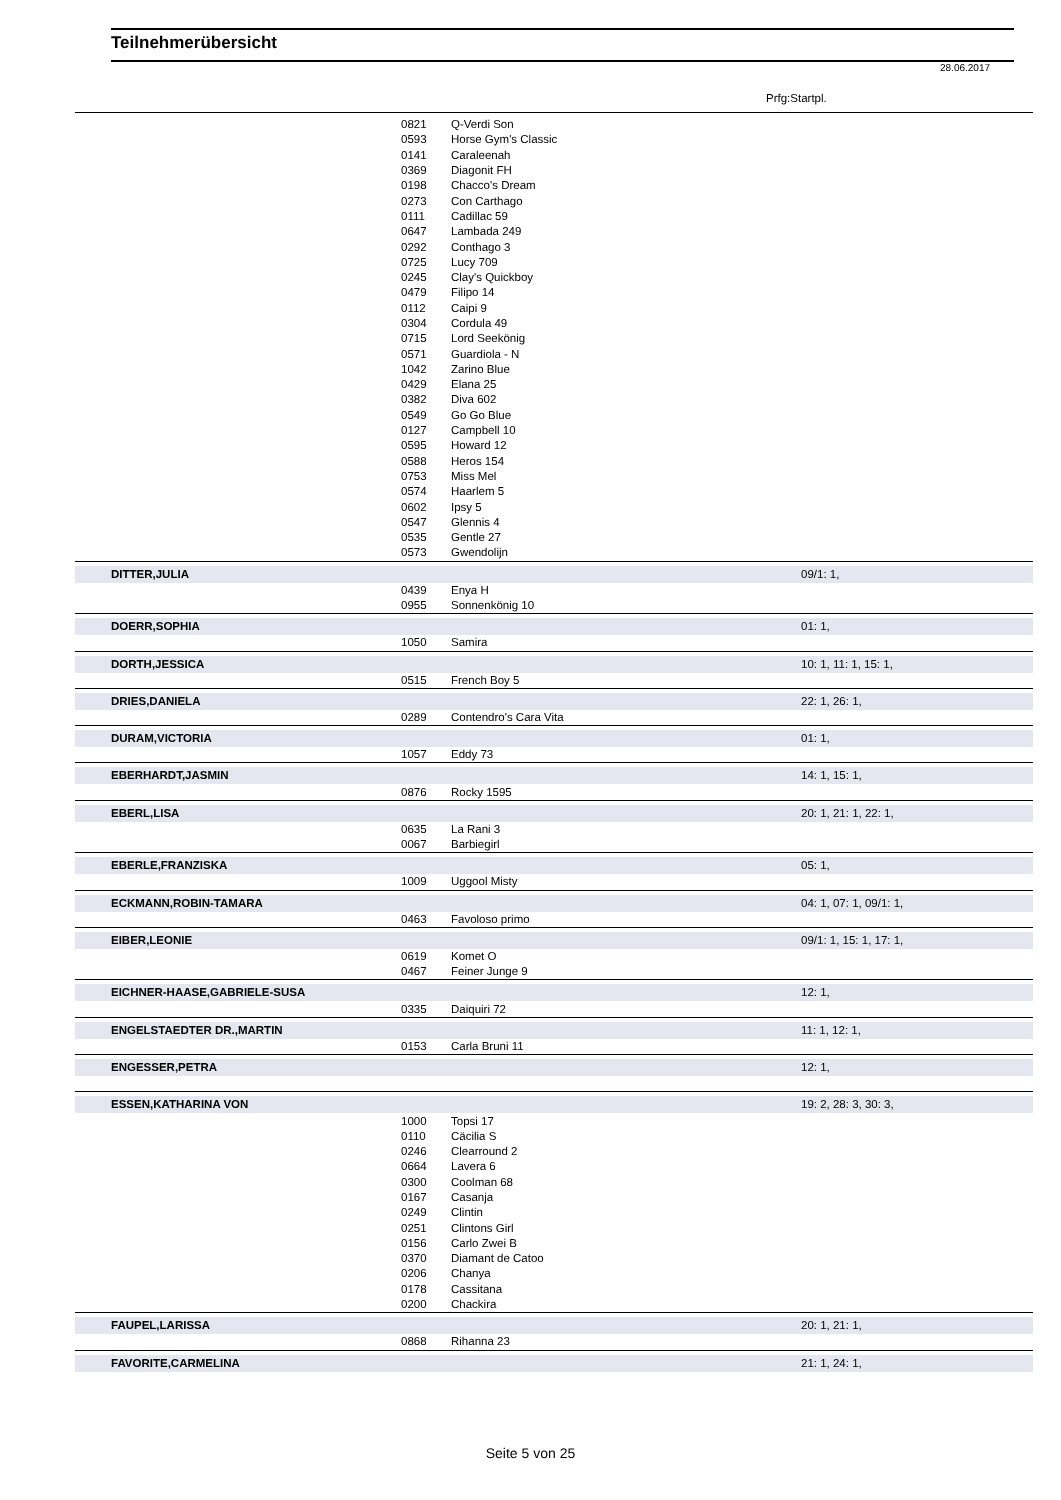Teilnehmerübersicht
28.06.2017
Prfg:Startpl.
| | 0821 | Q-Verdi Son | |
| | 0593 | Horse Gym's Classic | |
| | 0141 | Caraleenah | |
| | 0369 | Diagonit FH | |
| | 0198 | Chacco's Dream | |
| | 0273 | Con Carthago | |
| | 0111 | Cadillac 59 | |
| | 0647 | Lambada 249 | |
| | 0292 | Conthago 3 | |
| | 0725 | Lucy 709 | |
| | 0245 | Clay's Quickboy | |
| | 0479 | Filipo 14 | |
| | 0112 | Caipi 9 | |
| | 0304 | Cordula 49 | |
| | 0715 | Lord Seekönig | |
| | 0571 | Guardiola - N | |
| | 1042 | Zarino Blue | |
| | 0429 | Elana 25 | |
| | 0382 | Diva 602 | |
| | 0549 | Go Go Blue | |
| | 0127 | Campbell 10 | |
| | 0595 | Howard 12 | |
| | 0588 | Heros 154 | |
| | 0753 | Miss Mel | |
| | 0574 | Haarlem 5 | |
| | 0602 | Ipsy 5 | |
| | 0547 | Glennis 4 | |
| | 0535 | Gentle 27 | |
| | 0573 | Gwendolijn | |
| DITTER,JULIA | | | 09/1: 1, |
| | 0439 | Enya H | |
| | 0955 | Sonnenkönig 10 | |
| DOERR,SOPHIA | | | 01: 1, |
| | 1050 | Samira | |
| DORTH,JESSICA | | | 10: 1, 11: 1, 15: 1, |
| | 0515 | French Boy 5 | |
| DRIES,DANIELA | | | 22: 1, 26: 1, |
| | 0289 | Contendro's Cara Vita | |
| DURAM,VICTORIA | | | 01: 1, |
| | 1057 | Eddy 73 | |
| EBERHARDT,JASMIN | | | 14: 1, 15: 1, |
| | 0876 | Rocky 1595 | |
| EBERL,LISA | | | 20: 1, 21: 1, 22: 1, |
| | 0635 | La Rani 3 | |
| | 0067 | Barbiegirl | |
| EBERLE,FRANZISKA | | | 05: 1, |
| | 1009 | Uggool Misty | |
| ECKMANN,ROBIN-TAMARA | | | 04: 1, 07: 1, 09/1: 1, |
| | 0463 | Favoloso primo | |
| EIBER,LEONIE | | | 09/1: 1, 15: 1, 17: 1, |
| | 0619 | Komet O | |
| | 0467 | Feiner Junge 9 | |
| EICHNER-HAASE,GABRIELE-SUSA | | | 12: 1, |
| | 0335 | Daiquiri 72 | |
| ENGELSTAEDTER DR.,MARTIN | | | 11: 1, 12: 1, |
| | 0153 | Carla Bruni 11 | |
| ENGESSER,PETRA | | | 12: 1, |
| ESSEN,KATHARINA VON | | | 19: 2, 28: 3, 30: 3, |
| | 1000 | Topsi 17 | |
| | 0110 | Cäcilia S | |
| | 0246 | Clearround 2 | |
| | 0664 | Lavera 6 | |
| | 0300 | Coolman 68 | |
| | 0167 | Casanja | |
| | 0249 | Clintin | |
| | 0251 | Clintons Girl | |
| | 0156 | Carlo Zwei B | |
| | 0370 | Diamant de Catoo | |
| | 0206 | Chanya | |
| | 0178 | Cassitana | |
| | 0200 | Chackira | |
| FAUPEL,LARISSA | | | 20: 1, 21: 1, |
| | 0868 | Rihanna 23 | |
| FAVORITE,CARMELINA | | | 21: 1, 24: 1, |
Seite 5 von 25